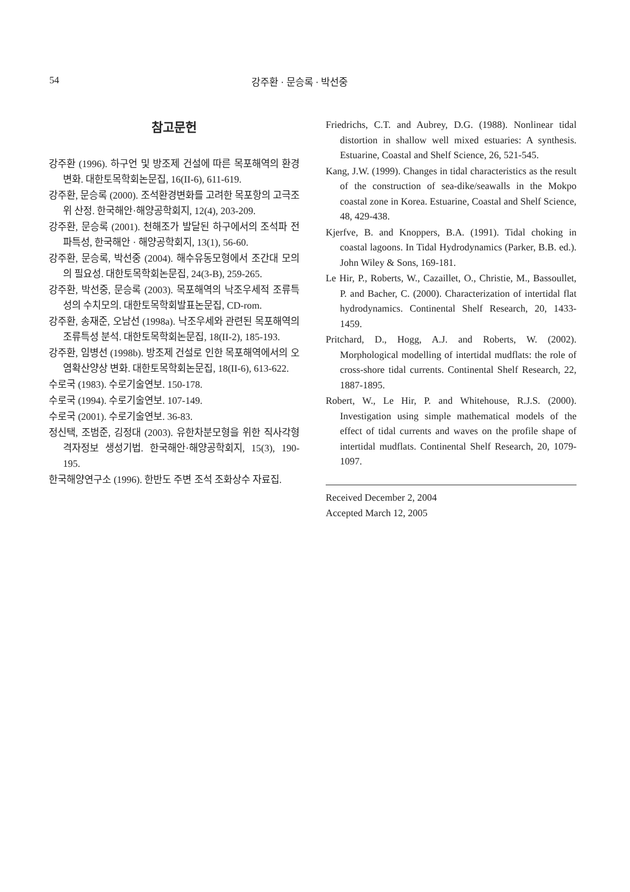54 강주환 · 문승록 · 박선중
참고문헌
강주환 (1996). 하구언 및 방조제 건설에 따른 목포해역의 환경변화. 대한토목학회논문집, 16(II-6), 611-619.
강주환, 문승록 (2000). 조석환경변화를 고려한 목포항의 고극조위 산정. 한국해안·해양공학회지, 12(4), 203-209.
강주환, 문승록 (2001). 천해조가 발달된 하구에서의 조석파 전파특성, 한국해안 · 해양공학회지, 13(1), 56-60.
강주환, 문승록, 박선중 (2004). 해수유동모형에서 조간대 모의의 필요성. 대한토목학회논문집, 24(3-B), 259-265.
강주환, 박선중, 문승록 (2003). 목포해역의 낙조우세적 조류특성의 수치모의. 대한토목학회발표논문집, CD-rom.
강주환, 송재준, 오남선 (1998a). 낙조우세와 관련된 목포해역의 조류특성 분석. 대한토목학회논문집, 18(II-2), 185-193.
강주환, 임병선 (1998b). 방조제 건설로 인한 목포해역에서의 오염확산양상 변화. 대한토목학회논문집, 18(II-6), 613-622.
수로국 (1983). 수로기술연보. 150-178.
수로국 (1994). 수로기술연보. 107-149.
수로국 (2001). 수로기술연보. 36-83.
정신택, 조범준, 김정대 (2003). 유한차분모형을 위한 직사각형 격자정보 생성기법. 한국해안·해양공학회지, 15(3), 190-195.
한국해양연구소 (1996). 한반도 주변 조석 조화상수 자료집.
Friedrichs, C.T. and Aubrey, D.G. (1988). Nonlinear tidal distortion in shallow well mixed estuaries: A synthesis. Estuarine, Coastal and Shelf Science, 26, 521-545.
Kang, J.W. (1999). Changes in tidal characteristics as the result of the construction of sea-dike/seawalls in the Mokpo coastal zone in Korea. Estuarine, Coastal and Shelf Science, 48, 429-438.
Kjerfve, B. and Knoppers, B.A. (1991). Tidal choking in coastal lagoons. In Tidal Hydrodynamics (Parker, B.B. ed.). John Wiley & Sons, 169-181.
Le Hir, P., Roberts, W., Cazaillet, O., Christie, M., Bassoullet, P. and Bacher, C. (2000). Characterization of intertidal flat hydrodynamics. Continental Shelf Research, 20, 1433-1459.
Pritchard, D., Hogg, A.J. and Roberts, W. (2002). Morphological modelling of intertidal mudflats: the role of cross-shore tidal currents. Continental Shelf Research, 22, 1887-1895.
Robert, W., Le Hir, P. and Whitehouse, R.J.S. (2000). Investigation using simple mathematical models of the effect of tidal currents and waves on the profile shape of intertidal mudflats. Continental Shelf Research, 20, 1079-1097.
Received December 2, 2004
Accepted March 12, 2005